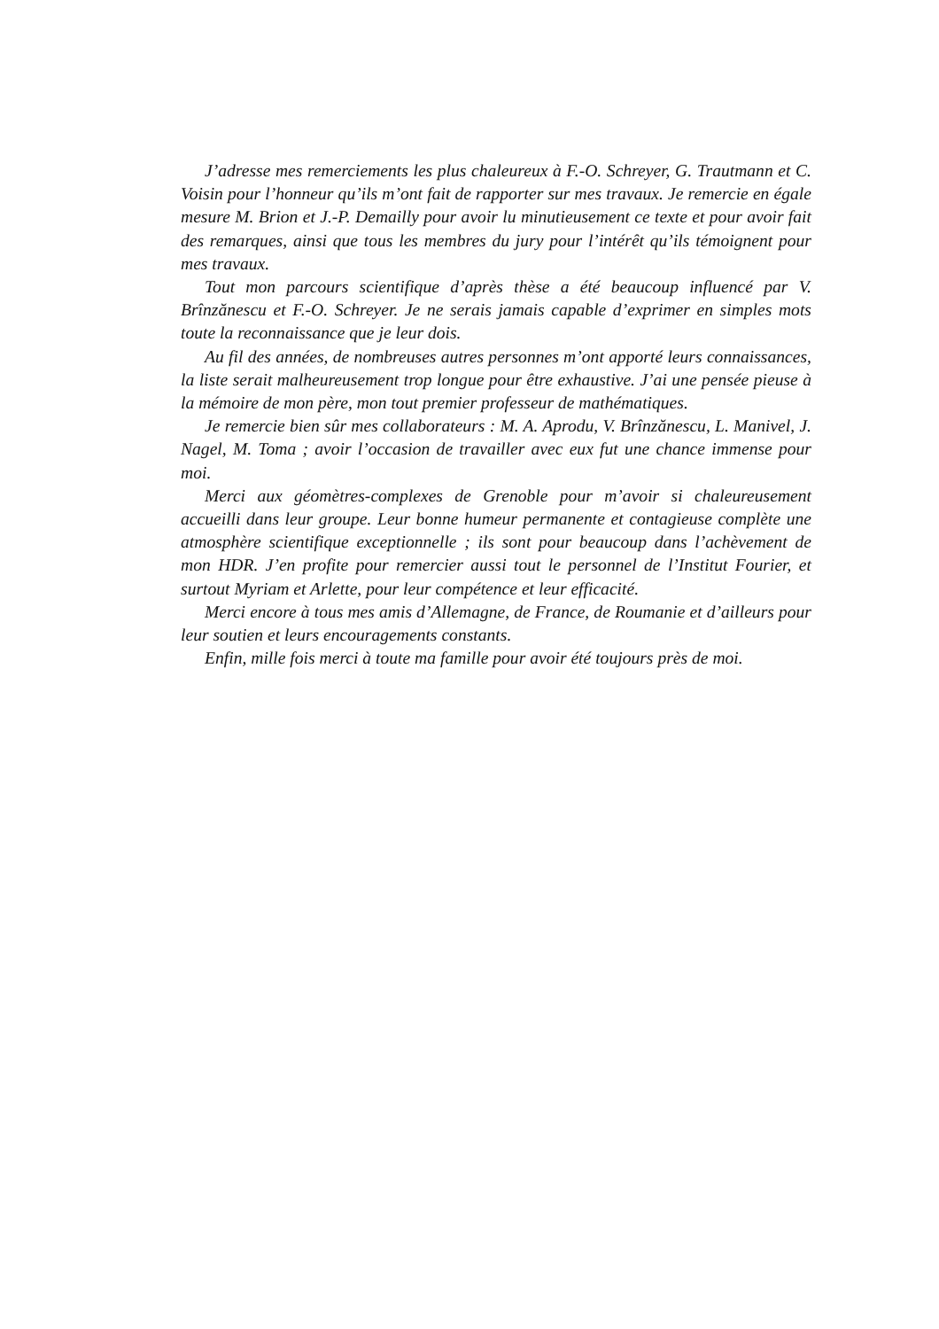J’adresse mes remerciements les plus chaleureux à F.-O. Schreyer, G. Trautmann et C. Voisin pour l’honneur qu’ils m’ont fait de rapporter sur mes travaux. Je remercie en égale mesure M. Brion et J.-P. Demailly pour avoir lu minutieusement ce texte et pour avoir fait des remarques, ainsi que tous les membres du jury pour l’intérêt qu’ils témoignent pour mes travaux.
Tout mon parcours scientifique d’après thèse a été beaucoup influencé par V. Brînzănescu et F.-O. Schreyer. Je ne serais jamais capable d’exprimer en simples mots toute la reconnaissance que je leur dois.
Au fil des années, de nombreuses autres personnes m’ont apporté leurs connaissances, la liste serait malheureusement trop longue pour être exhaustive. J’ai une pensée pieuse à la mémoire de mon père, mon tout premier professeur de mathématiques.
Je remercie bien sûr mes collaborateurs : M. A. Aprodu, V. Brînzănescu, L. Manivel, J. Nagel, M. Toma ; avoir l’occasion de travailler avec eux fut une chance immense pour moi.
Merci aux géomètres-complexes de Grenoble pour m’avoir si chaleureusement accueilli dans leur groupe. Leur bonne humeur permanente et contagieuse complète une atmosphère scientifique exceptionnelle ; ils sont pour beaucoup dans l’achèvement de mon HDR. J’en profite pour remercier aussi tout le personnel de l’Institut Fourier, et surtout Myriam et Arlette, pour leur compétence et leur efficacité.
Merci encore à tous mes amis d’Allemagne, de France, de Roumanie et d’ailleurs pour leur soutien et leurs encouragements constants.
Enfin, mille fois merci à toute ma famille pour avoir été toujours près de moi.